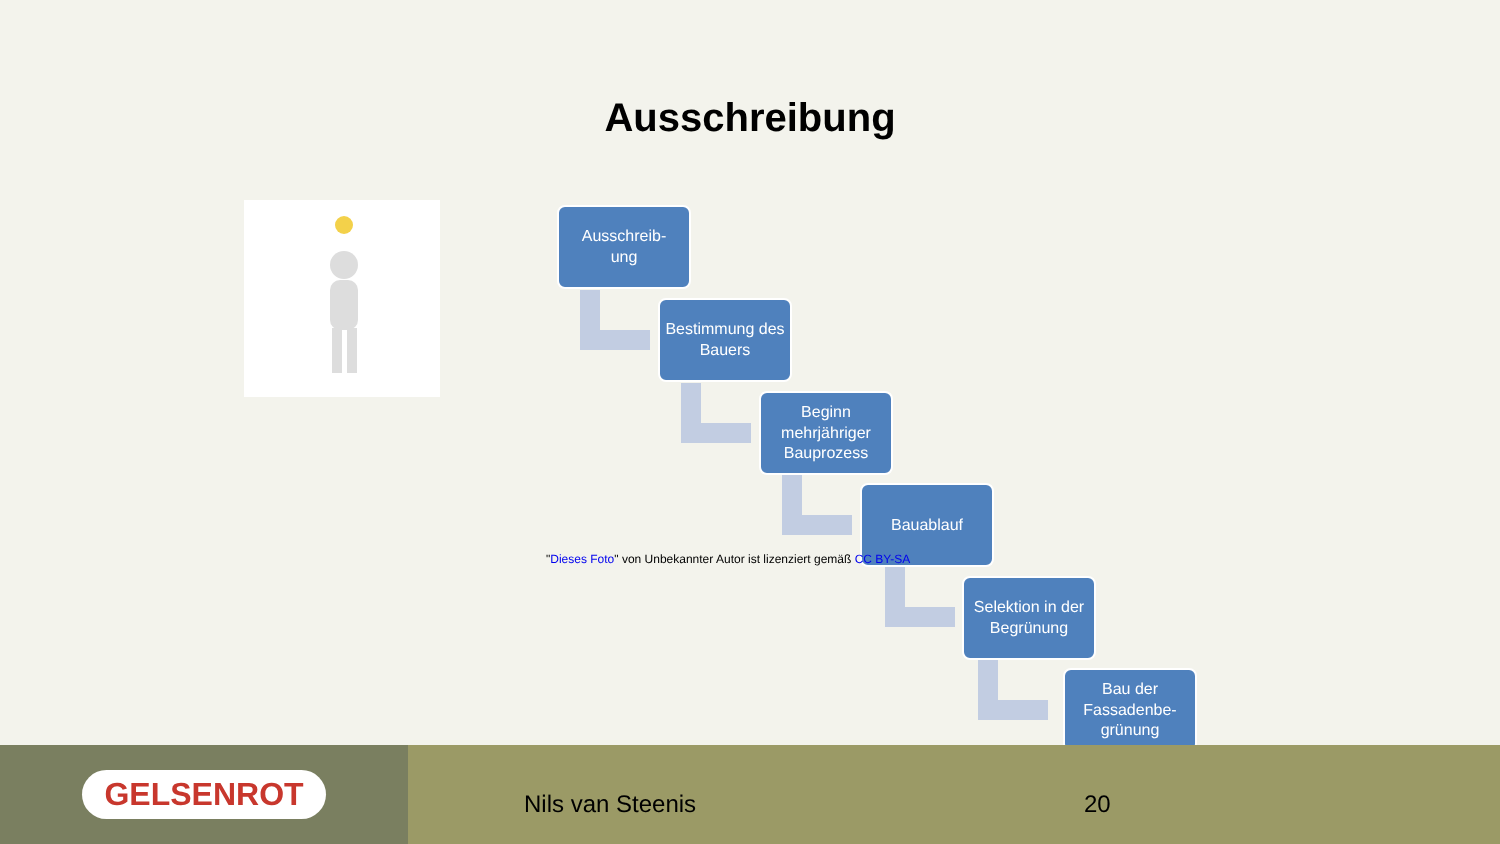Ausschreibung
Ausschreib-
ung
Bestimmung des Bauers
Beginn mehrjähriger Bauprozess
Bauablauf
"Dieses Foto" von Unbekannter Autor ist lizenziert gemäß CC BY-SA
Selektion in der Begrünung
Bau der Fassadenbe-grünung
GELSENROT
Nils van Steenis 20